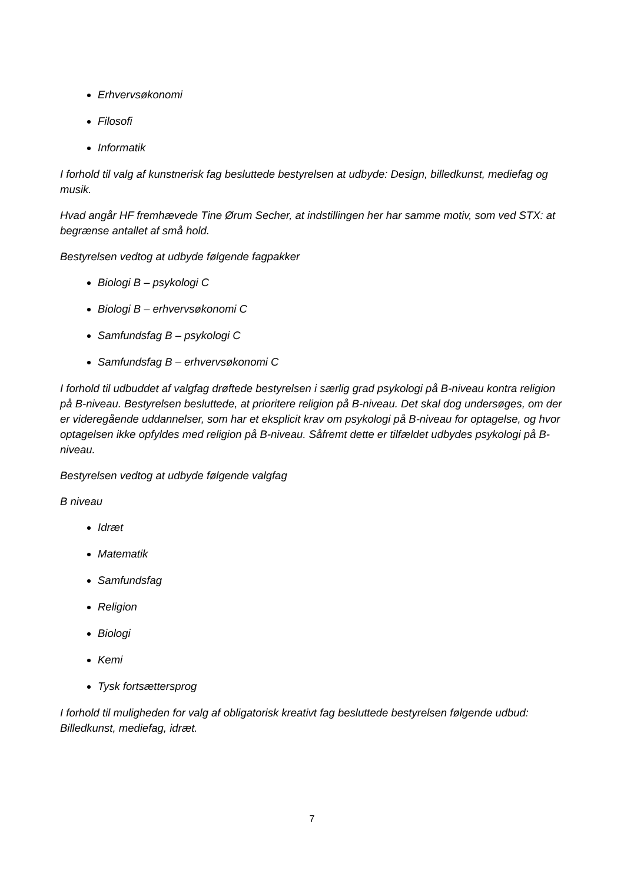Erhvervsøkonomi
Filosofi
Informatik
I forhold til valg af kunstnerisk fag besluttede bestyrelsen at udbyde: Design, billedkunst, mediefag og musik.
Hvad angår HF fremhævede Tine Ørum Secher, at indstillingen her har samme motiv, som ved STX: at begrænse antallet af små hold.
Bestyrelsen vedtog at udbyde følgende fagpakker
Biologi B – psykologi C
Biologi B – erhvervsøkonomi C
Samfundsfag B – psykologi C
Samfundsfag B – erhvervsøkonomi C
I forhold til udbuddet af valgfag drøftede bestyrelsen i særlig grad psykologi på B-niveau kontra religion på B-niveau. Bestyrelsen besluttede, at prioritere religion på B-niveau. Det skal dog undersøges, om der er videregående uddannelser, som har et eksplicit krav om psykologi på B-niveau for optagelse, og hvor optagelsen ikke opfyldes med religion på B-niveau. Såfremt dette er tilfældet udbydes psykologi på B-niveau.
Bestyrelsen vedtog at udbyde følgende valgfag
B niveau
Idræt
Matematik
Samfundsfag
Religion
Biologi
Kemi
Tysk fortsættersprog
I forhold til muligheden for valg af obligatorisk kreativt fag besluttede bestyrelsen følgende udbud: Billedkunst, mediefag, idræt.
7